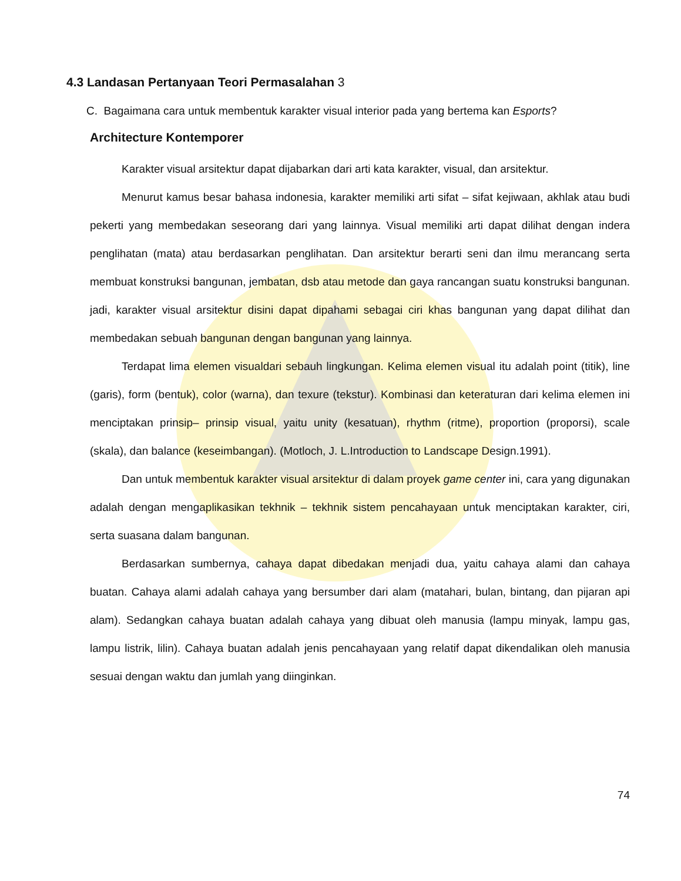4.3 Landasan Pertanyaan Teori Permasalahan 3
C. Bagaimana cara untuk membentuk karakter visual interior pada yang bertema kan Esports?
Architecture Kontemporer
Karakter visual arsitektur dapat dijabarkan dari arti kata karakter, visual, dan arsitektur.
Menurut kamus besar bahasa indonesia, karakter memiliki arti sifat – sifat kejiwaan, akhlak atau budi pekerti yang membedakan seseorang dari yang lainnya. Visual memiliki arti dapat dilihat dengan indera penglihatan (mata) atau berdasarkan penglihatan. Dan arsitektur berarti seni dan ilmu merancang serta membuat konstruksi bangunan, jembatan, dsb atau metode dan gaya rancangan suatu konstruksi bangunan. jadi, karakter visual arsitektur disini dapat dipahami sebagai ciri khas bangunan yang dapat dilihat dan membedakan sebuah bangunan dengan bangunan yang lainnya.
Terdapat lima elemen visualdari sebauh lingkungan. Kelima elemen visual itu adalah point (titik), line (garis), form (bentuk), color (warna), dan texure (tekstur). Kombinasi dan keteraturan dari kelima elemen ini menciptakan prinsip– prinsip visual, yaitu unity (kesatuan), rhythm (ritme), proportion (proporsi), scale (skala), dan balance (keseimbangan). (Motloch, J. L.Introduction to Landscape Design.1991).
Dan untuk membentuk karakter visual arsitektur di dalam proyek game center ini, cara yang digunakan adalah dengan mengaplikasikan tekhnik – tekhnik sistem pencahayaan untuk menciptakan karakter, ciri, serta suasana dalam bangunan.
Berdasarkan sumbernya, cahaya dapat dibedakan menjadi dua, yaitu cahaya alami dan cahaya buatan. Cahaya alami adalah cahaya yang bersumber dari alam (matahari, bulan, bintang, dan pijaran api alam). Sedangkan cahaya buatan adalah cahaya yang dibuat oleh manusia (lampu minyak, lampu gas, lampu listrik, lilin). Cahaya buatan adalah jenis pencahayaan yang relatif dapat dikendalikan oleh manusia sesuai dengan waktu dan jumlah yang diinginkan.
74